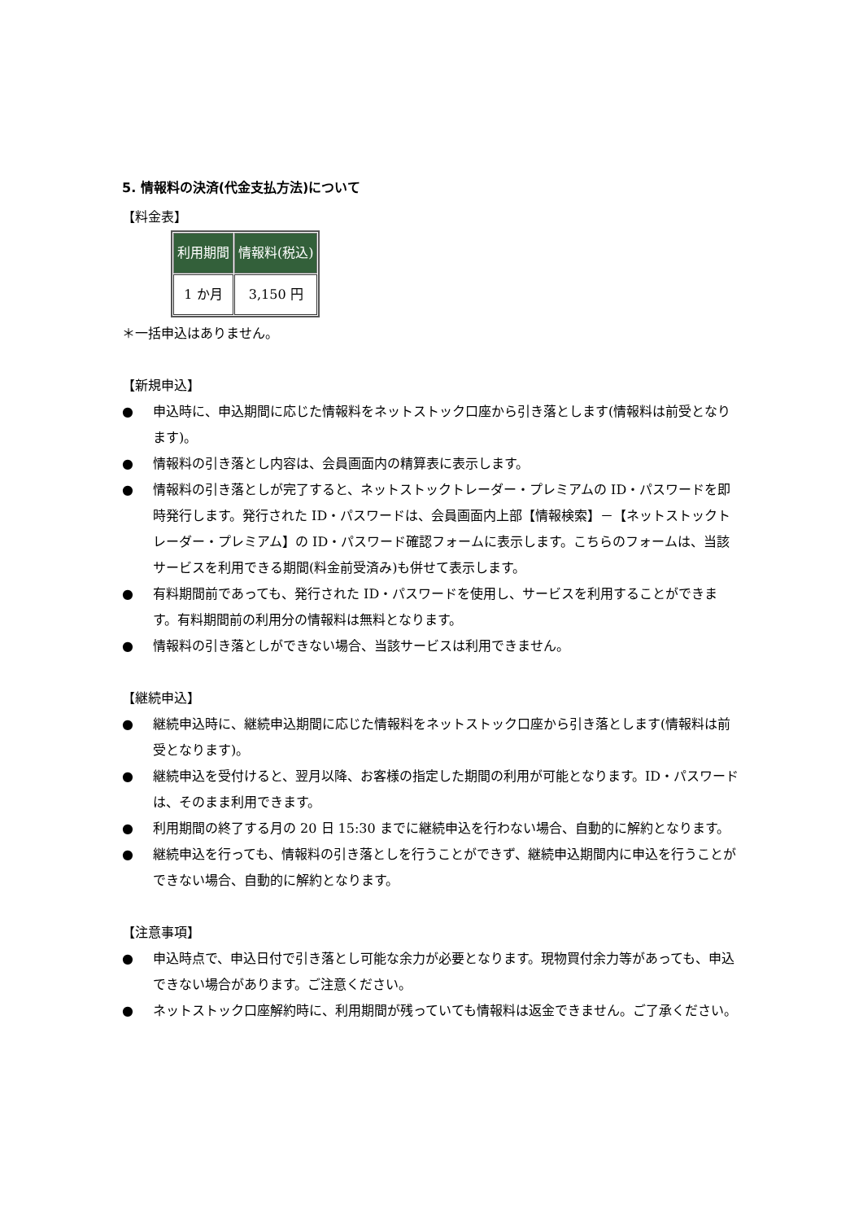5. 情報料の決済(代金支払方法)について
【料金表】
| 利用期間 | 情報料(税込) |
| --- | --- |
| 1 か月 | 3,150 円 |
＊一括申込はありません。
【新規申込】
● 申込時に、申込期間に応じた情報料をネットストック口座から引き落とします(情報料は前受となります)。
● 情報料の引き落とし内容は、会員画面内の精算表に表示します。
● 情報料の引き落としが完了すると、ネットストックトレーダー・プレミアムの ID・パスワードを即時発行します。発行された ID・パスワードは、会員画面内上部【情報検索】－【ネットストックトレーダー・プレミアム】の ID・パスワード確認フォームに表示します。こちらのフォームは、当該サービスを利用できる期間(料金前受済み)も併せて表示します。
● 有料期間前であっても、発行された ID・パスワードを使用し、サービスを利用することができます。有料期間前の利用分の情報料は無料となります。
● 情報料の引き落としができない場合、当該サービスは利用できません。
【継続申込】
● 継続申込時に、継続申込期間に応じた情報料をネットストック口座から引き落とします(情報料は前受となります)。
● 継続申込を受付けると、翌月以降、お客様の指定した期間の利用が可能となります。ID・パスワードは、そのまま利用できます。
● 利用期間の終了する月の 20 日 15:30 までに継続申込を行わない場合、自動的に解約となります。
● 継続申込を行っても、情報料の引き落としを行うことができず、継続申込期間内に申込を行うことができない場合、自動的に解約となります。
【注意事項】
● 申込時点で、申込日付で引き落とし可能な余力が必要となります。現物買付余力等があっても、申込できない場合があります。ご注意ください。
● ネットストック口座解約時に、利用期間が残っていても情報料は返金できません。ご了承ください。